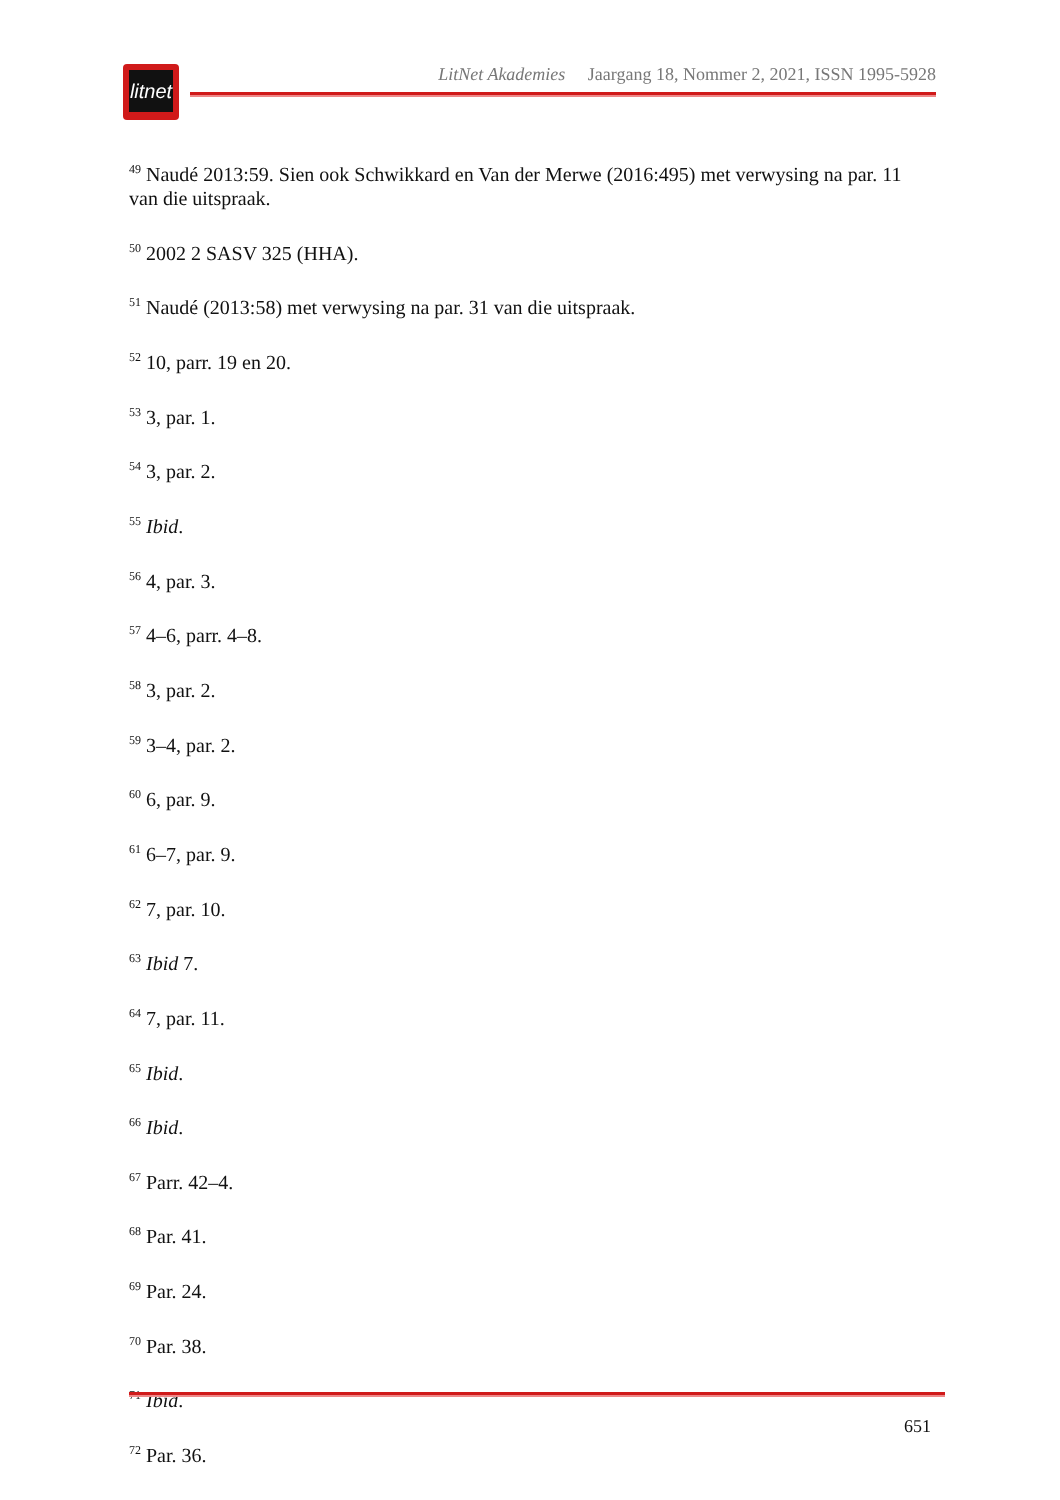litnet
LitNet Akademies Jaargang 18, Nommer 2, 2021, ISSN 1995-5928
<sup>49</sup> Naudé 2013:59. Sien ook Schwikkard en Van der Merwe (2016:495) met verwysing na par. 11 van die uitspraak.
<sup>50</sup> 2002 2 SASV 325 (HHA).
<sup>51</sup> Naudé (2013:58) met verwysing na par. 31 van die uitspraak.
<sup>52</sup> 10, parr. 19 en 20.
<sup>53</sup> 3, par. 1.
<sup>54</sup> 3, par. 2.
<sup>55</sup> Ibid.
<sup>56</sup> 4, par. 3.
<sup>57</sup> 4–6, parr. 4–8.
<sup>58</sup> 3, par. 2.
<sup>59</sup> 3–4, par. 2.
<sup>60</sup> 6, par. 9.
<sup>61</sup> 6–7, par. 9.
<sup>62</sup> 7, par. 10.
<sup>63</sup> Ibid 7.
<sup>64</sup> 7, par. 11.
<sup>65</sup> Ibid.
<sup>66</sup> Ibid.
<sup>67</sup> Parr. 42–4.
<sup>68</sup> Par. 41.
<sup>69</sup> Par. 24.
<sup>70</sup> Par. 38.
<sup>71</sup> Ibid.
<sup>72</sup> Par. 36.
651